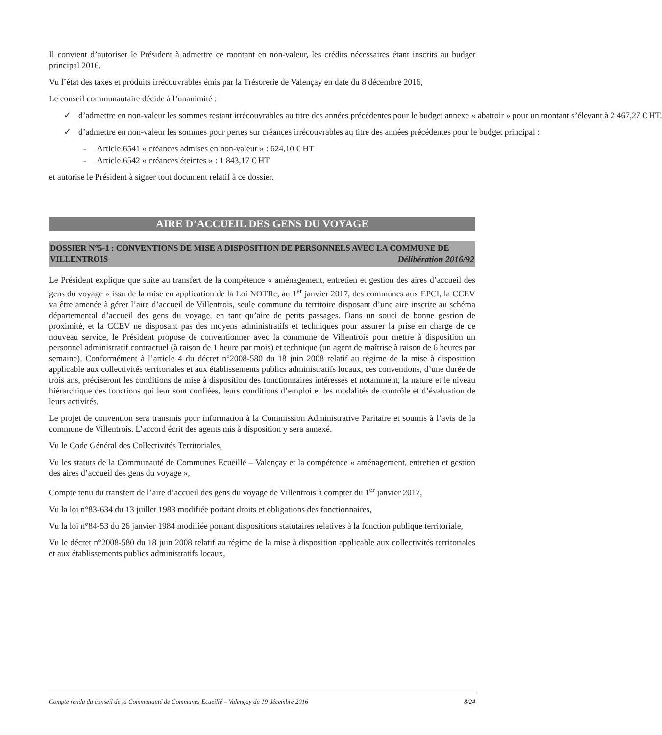Il convient d’autoriser le Président à admettre ce montant en non-valeur, les crédits nécessaires étant inscrits au budget principal 2016.
Vu l’état des taxes et produits irrécouvrables émis par la Trésorerie de Valençay en date du 8 décembre 2016,
Le conseil communautaire décide à l’unanimité :
✓ d’admettre en non-valeur les sommes restant irrécouvrables au titre des années précédentes pour le budget annexe « abattoir » pour un montant s’élevant à 2 467,27 € HT.
✓ d’admettre en non-valeur les sommes pour pertes sur créances irrécouvrables au titre des années précédentes pour le budget principal :
- Article 6541 « créances admises en non-valeur » : 624,10 € HT
- Article 6542 « créances éteintes » : 1 843,17 € HT
et autorise le Président à signer tout document relatif à ce dossier.
AIRE D’ACCUEIL DES GENS DU VOYAGE
DOSSIER N°5-1 : CONVENTIONS DE MISE A DISPOSITION DE PERSONNELS AVEC LA COMMUNE DE VILLENTROIS Délibération 2016/92
Le Président explique que suite au transfert de la compétence « aménagement, entretien et gestion des aires d’accueil des gens du voyage » issu de la mise en application de la Loi NOTRe, au 1<sup>er</sup> janvier 2017, des communes aux EPCI, la CCEV va être amenée à gérer l’aire d’accueil de Villentrois, seule commune du territoire disposant d’une aire inscrite au schéma départemental d’accueil des gens du voyage, en tant qu’aire de petits passages. Dans un souci de bonne gestion de proximité, et la CCEV ne disposant pas des moyens administratifs et techniques pour assurer la prise en charge de ce nouveau service, le Président propose de conventionner avec la commune de Villentrois pour mettre à disposition un personnel administratif contractuel (à raison de 1 heure par mois) et technique (un agent de maîtrise à raison de 6 heures par semaine). Conformément à l’article 4 du décret n°2008-580 du 18 juin 2008 relatif au régime de la mise à disposition applicable aux collectivités territoriales et aux établissements publics administratifs locaux, ces conventions, d’une durée de trois ans, préciseront les conditions de mise à disposition des fonctionnaires intéressés et notamment, la nature et le niveau hiérarchique des fonctions qui leur sont confiées, leurs conditions d’emploi et les modalités de contrôle et d’évaluation de leurs activités.
Le projet de convention sera transmis pour information à la Commission Administrative Paritaire et soumis à l’avis de la commune de Villentrois. L’accord écrit des agents mis à disposition y sera annexé.
Vu le Code Général des Collectivités Territoriales,
Vu les statuts de la Communauté de Communes Ecueillé – Valençay et la compétence « aménagement, entretien et gestion des aires d’accueil des gens du voyage »,
Compte tenu du transfert de l’aire d’accueil des gens du voyage de Villentrois à compter du 1<sup>er</sup> janvier 2017,
Vu la loi n°83-634 du 13 juillet 1983 modifiée portant droits et obligations des fonctionnaires,
Vu la loi n°84-53 du 26 janvier 1984 modifiée portant dispositions statutaires relatives à la fonction publique territoriale,
Vu le décret n°2008-580 du 18 juin 2008 relatif au régime de la mise à disposition applicable aux collectivités territoriales et aux établissements publics administratifs locaux,
Compte rendu du conseil de la Communauté de Communes Ecueillé – Valençay du 19 décembre 2016 8/24